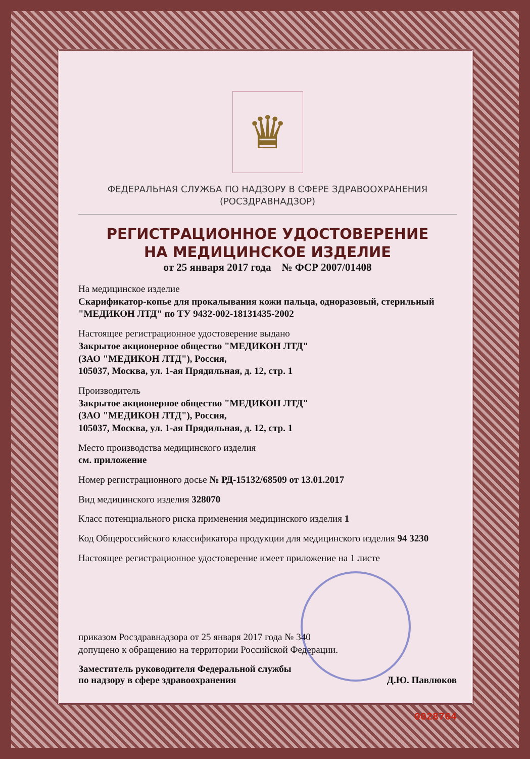♛
ФЕДЕРАЛЬНАЯ СЛУЖБА ПО НАДЗОРУ В СФЕРЕ ЗДРАВООХРАНЕНИЯ
(РОСЗДРАВНАДЗОР)
РЕГИСТРАЦИОННОЕ УДОСТОВЕРЕНИЕ
НА МЕДИЦИНСКОЕ ИЗДЕЛИЕ
от 25 января 2017 года № ФСР 2007/01408
На медицинское изделие
Скарификатор-копье для прокалывания кожи пальца, одноразовый, стерильный "МЕДИКОН ЛТД" по ТУ 9432-002-18131435-2002
Настоящее регистрационное удостоверение выдано
Закрытое акционерное общество "МЕДИКОН ЛТД"
(ЗАО "МЕДИКОН ЛТД"), Россия,
105037, Москва, ул. 1-ая Прядильная, д. 12, стр. 1
Производитель
Закрытое акционерное общество "МЕДИКОН ЛТД"
(ЗАО "МЕДИКОН ЛТД"), Россия,
105037, Москва, ул. 1-ая Прядильная, д. 12, стр. 1
Место производства медицинского изделия
см. приложение
Номер регистрационного досье № РД-15132/68509 от 13.01.2017
Вид медицинского изделия 328070
Класс потенциального риска применения медицинского изделия 1
Код Общероссийского классификатора продукции для медицинского изделия 94 3230
Настоящее регистрационное удостоверение имеет приложение на 1 листе
приказом Росздравнадзора от 25 января 2017 года № 340
допущено к обращению на территории Российской Федерации.
Заместитель руководителя Федеральной службы
по надзору в сфере здравоохранения Д.Ю. Павлюков
0028764